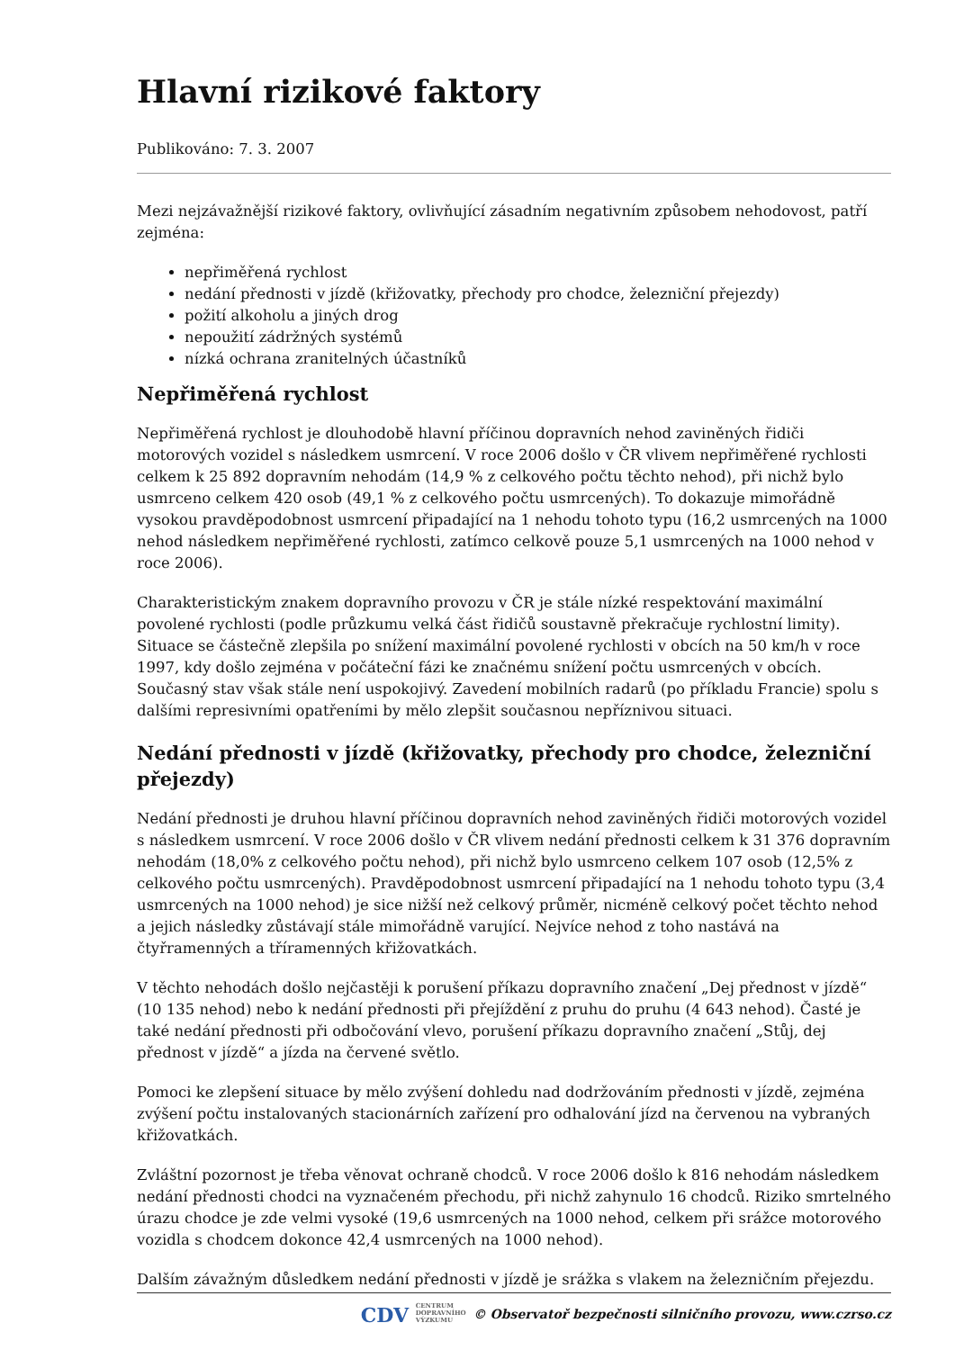Hlavní rizikové faktory
Publikováno: 7. 3. 2007
Mezi nejzávažnější rizikové faktory, ovlivňující zásadním negativním způsobem nehodovost, patří zejména:
nepřiměřená rychlost
nedání přednosti v jízdě (křižovatky, přechody pro chodce, železniční přejezdy)
požití alkoholu a jiných drog
nepoužití zádržných systémů
nízká ochrana zranitelných účastníků
Nepřiměřená rychlost
Nepřiměřená rychlost je dlouhodobě hlavní příčinou dopravních nehod zaviněných řidiči motorových vozidel s následkem usmrcení. V roce 2006 došlo v ČR vlivem nepřiměřené rychlosti celkem k 25 892 dopravním nehodám (14,9 % z celkového počtu těchto nehod), při nichž bylo usmrceno celkem 420 osob (49,1 % z celkového počtu usmrcených). To dokazuje mimořádně vysokou pravděpodobnost usmrcení připadající na 1 nehodu tohoto typu (16,2 usmrcených na 1000 nehod následkem nepřiměřené rychlosti, zatímco celkově pouze 5,1 usmrcených na 1000 nehod v roce 2006).
Charakteristickým znakem dopravního provozu v ČR je stále nízké respektování maximální povolené rychlosti (podle průzkumu velká část řidičů soustavně překračuje rychlostní limity). Situace se částečně zlepšila po snížení maximální povolené rychlosti v obcích na 50 km/h v roce 1997, kdy došlo zejména v počáteční fázi ke značnému snížení počtu usmrcených v obcích. Současný stav však stále není uspokojivý. Zavedení mobilních radarů (po příkladu Francie) spolu s dalšími represivními opatřeními by mělo zlepšit současnou nepříznivou situaci.
Nedání přednosti v jízdě (křižovatky, přechody pro chodce, železniční přejezdy)
Nedání přednosti je druhou hlavní příčinou dopravních nehod zaviněných řidiči motorových vozidel s následkem usmrcení. V roce 2006 došlo v ČR vlivem nedání přednosti celkem k 31 376 dopravním nehodám (18,0% z celkového počtu nehod), při nichž bylo usmrceno celkem 107 osob (12,5% z celkového počtu usmrcených). Pravděpodobnost usmrcení připadající na 1 nehodu tohoto typu (3,4 usmrcených na 1000 nehod) je sice nižší než celkový průměr, nicméně celkový počet těchto nehod a jejich následky zůstávají stále mimořádně varující. Nejvíce nehod z toho nastává na čtyřramenných a tříramenných křižovatkách.
V těchto nehodách došlo nejčastěji k porušení příkazu dopravního značení „Dej přednost v jízdě“ (10 135 nehod) nebo k nedání přednosti při přejíždění z pruhu do pruhu (4 643 nehod). Časté je také nedání přednosti při odbočování vlevo, porušení příkazu dopravního značení „Stůj, dej přednost v jízdě“ a jízda na červené světlo.
Pomoci ke zlepšení situace by mělo zvýšení dohledu nad dodržováním přednosti v jízdě, zejména zvýšení počtu instalovaných stacionárních zařízení pro odhalování jízd na červenou na vybraných křižovatkách.
Zvláštní pozornost je třeba věnovat ochraně chodců. V roce 2006 došlo k 816 nehodám následkem nedání přednosti chodci na vyznačeném přechodu, při nichž zahynulo 16 chodců. Riziko smrtelného úrazu chodce je zde velmi vysoké (19,6 usmrcených na 1000 nehod, celkem při srážce motorového vozidla s chodcem dokonce 42,4 usmrcených na 1000 nehod).
Dalším závažným důsledkem nedání přednosti v jízdě je srážka s vlakem na železničním přejezdu.
CDV CENTRUM
DOPRAVNÍHO
VÝZKUMU © Observatoř bezpečnosti silničního provozu, www.czrso.cz